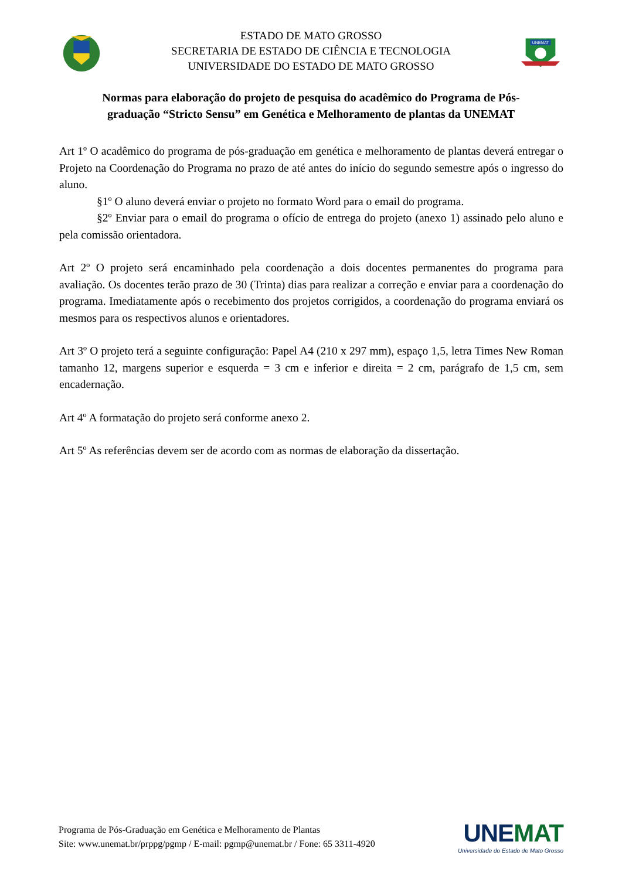ESTADO DE MATO GROSSO
SECRETARIA DE ESTADO DE CIÊNCIA E TECNOLOGIA
UNIVERSIDADE DO ESTADO DE MATO GROSSO
UNEMAT
Normas para elaboração do projeto de pesquisa do acadêmico do Programa de Pós-graduação “Stricto Sensu” em Genética e Melhoramento de plantas da UNEMAT
Art 1º O acadêmico do programa de pós-graduação em genética e melhoramento de plantas deverá entregar o Projeto na Coordenação do Programa no prazo de até antes do início do segundo semestre após o ingresso do aluno.
§1º O aluno deverá enviar o projeto no formato Word para o email do programa.
§2º Enviar para o email do programa o ofício de entrega do projeto (anexo 1) assinado pelo aluno e pela comissão orientadora.
Art 2º O projeto será encaminhado pela coordenação a dois docentes permanentes do programa para avaliação. Os docentes terão prazo de 30 (Trinta) dias para realizar a correção e enviar para a coordenação do programa. Imediatamente após o recebimento dos projetos corrigidos, a coordenação do programa enviará os mesmos para os respectivos alunos e orientadores.
Art 3º O projeto terá a seguinte configuração: Papel A4 (210 x 297 mm), espaço 1,5, letra Times New Roman tamanho 12, margens superior e esquerda = 3 cm e inferior e direita = 2 cm, parágrafo de 1,5 cm, sem encadernação.
Art 4º A formatação do projeto será conforme anexo 2.
Art 5º As referências devem ser de acordo com as normas de elaboração da dissertação.
Programa de Pós-Graduação em Genética e Melhoramento de Plantas
Site: www.unemat.br/prppg/pgmp / E-mail: pgmp@unemat.br / Fone: 65 3311-4920
UNEMAT
Universidade do Estado de Mato Grosso